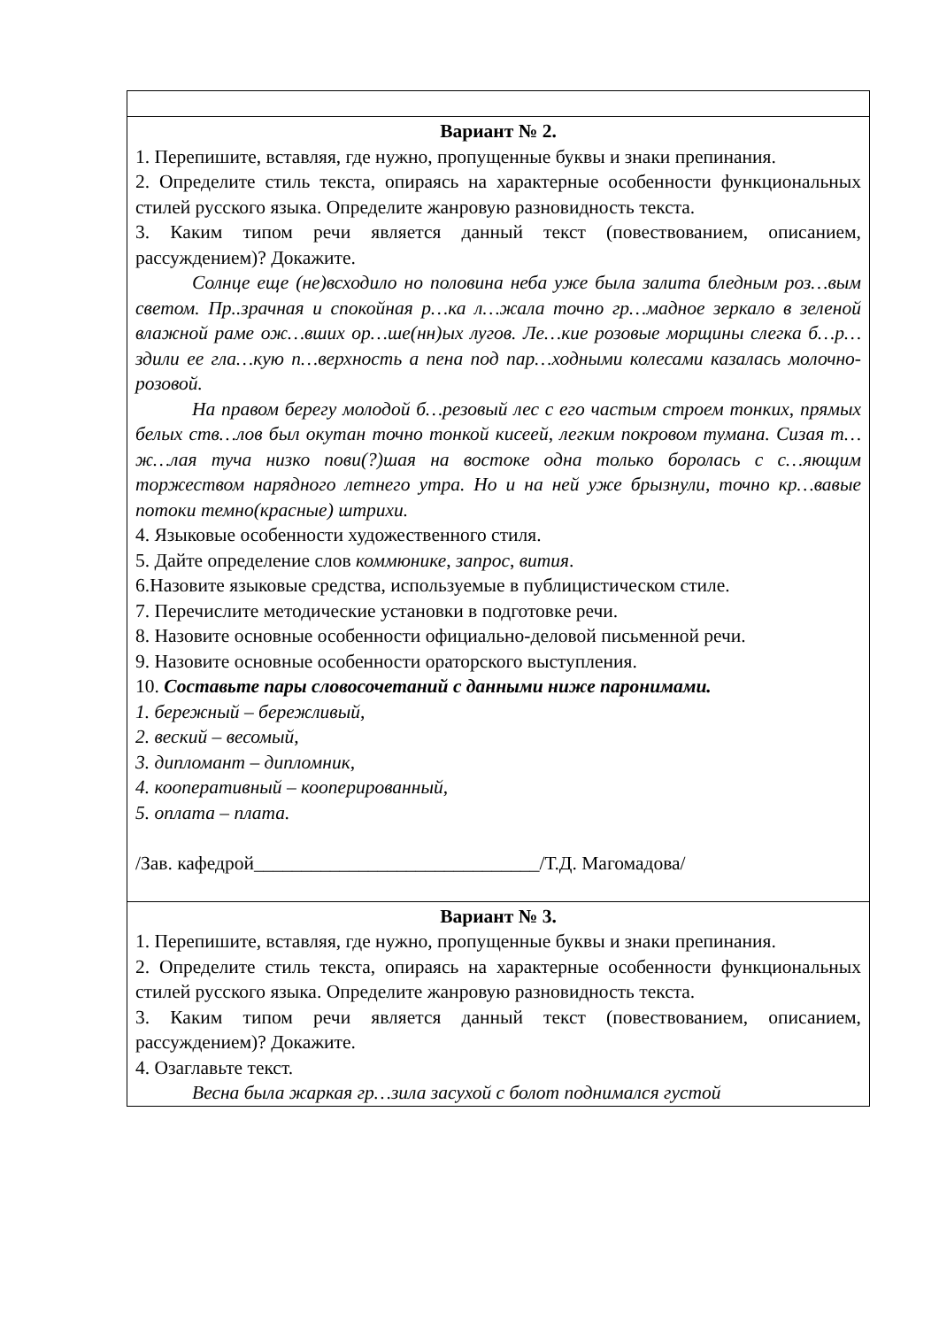| Вариант № 2. 1. Перепишите, вставляя, где нужно, пропущенные буквы и знаки препинания. 2. Определите стиль текста, опираясь на характерные особенности функциональных стилей русского языка. Определите жанровую разновидность текста. 3. Каким типом речи является данный текст (повествованием, описанием, рассуждением)? Докажите. Солнце еще (не)всходило но половина неба уже была залита бледным роз…вым светом. Пр..зрачная и спокойная р…ка л…жала точно гр…мадное зеркало в зеленой влажной раме ож…вших ор…ше(нн)ых лугов. Ле…кие розовые морщины слегка б…р…здили ее гла…кую п…верхность а пена под пар…ходными колесами казалась молочно-розовой. На правом берегу молодой б…резовый лес с его частым строем тонких, прямых белых ств…лов был окутан точно тонкой кисеей, легким покровом тумана. Сизая т…ж…лая туча низко пови(?)шая на востоке одна только боролась с с…яющим торжеством нарядного летнего утра. Но и на ней уже брызнули, точно кр…вавые потоки темно(красные) штрихи. 4. Языковые особенности художественного стиля. 5. Дайте определение слов коммюнике , запрос , вития . 6.Назовите языковые средства, используемые в публицистическом стиле. 7. Перечислите методические установки в подготовке речи. 8. Назовите основные особенности официально-деловой письменной речи. 9. Назовите основные особенности ораторского выступления. 10. Составьте пары словосочетаний с данными ниже паронимами. 1. бережный – бережливый, 2. веский – весомый, 3. дипломант – дипломник, 4. кооперативный – кооперированный, 5. оплата – плата. /Зав. кафедрой______________________________/Т.Д. Магомадова/ |
| Вариант № 3. 1. Перепишите, вставляя, где нужно, пропущенные буквы и знаки препинания. 2. Определите стиль текста, опираясь на характерные особенности функциональных стилей русского языка. Определите жанровую разновидность текста. 3. Каким типом речи является данный текст (повествованием, описанием, рассуждением)? Докажите. 4. Озаглавьте текст. Весна была жаркая гр…зила засухой с болот поднимался густой |